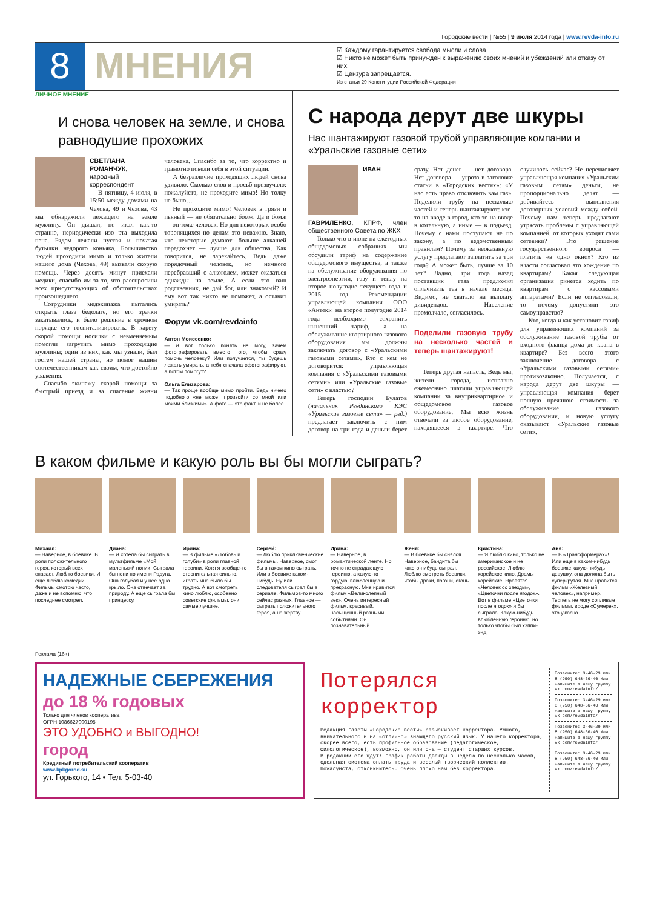Городские вести | №55 | 9 июля 2014 года | www.revda-info.ru
8 МНЕНИЯ
☑ Каждому гарантируется свобода мысли и слова.
☑ Никто не может быть принужден к выражению своих мнений и убеждений или отказу от них.
☑ Цензура запрещается.
Из статьи 29 Конституции Российской Федерации
ЛИЧНОЕ МНЕНИЕ
И снова человек на земле, и снова равнодушие прохожих
СВЕТЛАНА РОМАНЧУК, народный корреспондент
В пятницу, 4 июля, в 15:50 между домами на Чехова, 49 и Чехова, 43 мы обнаружили лежащего на земле мужчину. Он дышал, но икал как-то странно, периодически изо рта выходила пена. Рядом лежали пустая и початая бутылки недорого коньяка. Большинство людей проходили мимо и только жители нашего дома (Чехова, 49) вызвали скорую помощь. Через десять минут приехали медики, спасибо им за то, что расспросили всех присутствующих об обстоятельствах произошедшего.
Сотрудники медэкипажа пытались открыть глаза бедолаге, но его зрачки закатывались, и было решение в срочном порядке его госпитализировать. В карету скорой помощи носилки с невменяемым помогли загрузить мимо проходящие мужчины; один из них, как мы узнали, был гостем нашей страны, но помог нашим соотечественникам как своим, что достойно уважения.
Спасибо экипажу скорой помощи за быстрый приезд и за спасение жизни человека. Спасибо за то, что корректно и грамотно повели себя в этой ситуации.
А безразличие проходящих людей снова удивило. Сколько слов и просьб прозвучало: пожалуйста, не проходите мимо! Но толку не было…
Не проходите мимо! Человек в грязи и пьяный — не обязательно бомж. Да и бомж — он тоже человек. Но для некоторых особо торопящихся по делам это неважно. Знаю, что некоторые думают: больше алкашей передохнет — лучше для общества. Как говорится, не зарекайтесь. Ведь даже порядочный человек, но немного перебравший с алкоголем, может оказаться однажды на земле. А если это ваш родственник, не дай бог, или знакомый? И ему вот так никто не поможет, а оставит умирать?
Форум vk.com/revdainfo
Антон Моисеенко:
— Я вот только понять не могу, зачем фотографировать вместо того, чтобы сразу помочь человеку? Или получается, ты будешь лежать умирать, а тебя сначала сфотографируют, а потом помогут?
Ольга Елизарова:
— Так проще вообще мимо пройти. Ведь ничего подобного «не может произойти со мной или моими близкими». А фото — это факт, и не более.
С народа дерут две шкуры
Нас шантажируют газовой трубой управляющие компании и «Уральские газовые сети»
ИВАН ГАВРИЛЕНКО, КПРФ, член общественного Совета по ЖКХ
Только что в июне на ежегодных общедомовых собраниях мы обсудили тариф на содержание общедомового имущества, а также на обслуживание оборудования по электроэнергии, газу и теплу на второе полугодие текущего года и 2015 год. Рекомендации управляющей компании ООО «Антек»: на второе полугодие 2014 года необходимо сохранить нынешний тариф, а на обслуживание квартирного газового оборудования мы должны заключать договор с «Уральскими газовыми сетями». Кто с кем не договорится: управляющая компания с «Уральскими газовыми сетями» или «Уральские газовые сети» с властью?
Теперь господин Булатов (начальник Ревдинского КЭС «Уральские газовые сети» — ред.) предлагает заключить с ним договор на три года и деньги берет сразу. Нет денег — нет договора. Нет договора — угроза в заголовке статьи в «Городских вестях»: «У нас есть право отключить вам газ». Поделили трубу на несколько частей и теперь шантажируют: кто-то на вводе в город, кто-то на вводе в котельную, а иные — в подъезд. Почему с нами поступают не по закону, а по ведомственным правилам? Почему за неоказанную услугу предлагают заплатить за три года? А может быть, лучше за 10 лет? Ладно, три года назад поставщик газа предложил оплачивать газ в начале месяца. Видимо, не хватало на выплату дивидендов. Население промолчало, согласилось.
Поделили газовую трубу на несколько частей и теперь шантажируют!
Теперь другая напасть. Ведь мы, жители города, исправно ежемесячно платили управляющей компании за внутриквартирное и общедомовое газовое оборудование. Мы всю жизнь отвечали за любое оборудование, находящееся в квартире. Что случилось сейчас? Не перечисляет управляющая компания «Уральским газовым сетям» деньги, не пропорционально делят — добивайтесь выполнения договорных условий между собой. Почему нам теперь предлагают утрясать проблемы с управляющей компанией, от которых уходят сами сетевики? Это решение государственного вопроса — платить «в одно окно»? Кто из власти согласовал это хождение по квартирам? Какая следующая организация ринется ходить по квартирам с кассовыми аппаратами? Если не согласовали, то почему допустили это самоуправство?
Кто, когда и как установит тариф для управляющих компаний за обслуживание газовой трубы от входного фланца дома до крана в квартире? Без всего этого заключение договора с «Уральскими газовыми сетями» противозаконно. Получается, с народа дерут две шкуры — управляющая компания берет полную прежнюю стоимость за обслуживание газового оборудования, и новую услугу оказывают «Уральские газовые сети».
В каком фильме и какую роль вы бы могли сыграть?
Михаил:
— Наверное, в боевике. В роли положительного героя, который всех спасает. Люблю боевики. И еще люблю комедии. Фильмы смотрю часто, даже и не вспомню, что последнее смотрел.
Диана:
— Я хотела бы сыграть в мультфильме «Мой маленький пони». Сыграла бы пони по имени Радуга. Она голубая и у нее одно крыло. Она отвечает за природу. А еще сыграла бы принцессу.
Ирина:
— В фильме «Любовь и голуби» в роли главной героини. Хотя я вообще-то стеснительная сильно, играть мне было бы трудно. А вот смотреть кино люблю, особенно советские фильмы, они самые лучшие.
Сергей:
— Люблю приключенческие фильмы. Наверное, смог бы в таком кино сыграть. Или в боевике каком-нибудь. Ну или следователя сыграл бы в сериале. Фильмов-то много сейчас разных. Главное — сыграть положительного героя, а не жертву.
Ирина:
— Наверное, в романтической ленте. Но точно не страдающую героиню, а какую-то гордую, влюбленную и прекрасную. Мне нравится фильм «Великолепный век». Очень интересный фильм, красивый, насыщенный разными событиями. Он познавательный.
Женя:
— В боевике бы снялся. Наверное, бандита бы какого-нибудь сыграл. Люблю смотреть боевики, чтобы драки, погони, огонь.
Кристина:
— Я люблю кино, только не американское и не российское. Люблю корейское кино. Драмы корейские. Нравятся «Человек со звезды», «Цветочки после ягодок». Вот в фильме «Цветочки после ягодок» я бы сыграла. Какую-нибудь влюбленную героиню, но только чтобы был хэппи-энд.
Аня:
— В «Трансформерах»! Или еще в каком-нибудь боевике какую-нибудь девушку, она должна быть суперкрутая. Мне нравится фильм «Железный человек», например. Терпеть не могу сопливые фильмы, вроде «Сумерек», это ужасно.
Реклама (16+)
НАДЕЖНЫЕ СБЕРЕЖЕНИЯ до 18 % годовых
Только для членов кооператива
ОГРН 1086627000195
ЭТО УДОБНО и ВЫГОДНО!
город
Кредитный потребительский кооператив
www.kpkgorod.su
ул. Горького, 14 • Тел. 5-03-40
Потерялся корректор
Редакция газеты «Городские вести» разыскивает корректора. Умного, внимательного и на «отлично» знающего русский язык. У нашего корректора, скорее всего, есть профильное образование (педагогическое, филологическое), возможно, он или она — студент старших курсов.
В редакции его ждут: график работы дважды в неделю по несколько часов, сдельная система оплаты труда и веселый творческий коллектив. Пожалуйста, откликнитесь. Очень плохо нам без корректора.
Позвоните: 3-46-29 или 8 (950) 648-66-40 Или напишите в нашу группу vk.com/revdainfo/
Позвоните: 3-46-29 или 8 (950) 648-66-40 Или напишите в нашу группу vk.com/revdainfo/
Позвоните: 3-46-29 или 8 (950) 648-66-40 Или напишите в нашу группу vk.com/revdainfo/
Позвоните: 3-46-29 или 8 (950) 648-66-40 Или напишите в нашу группу vk.com/revdainfo/